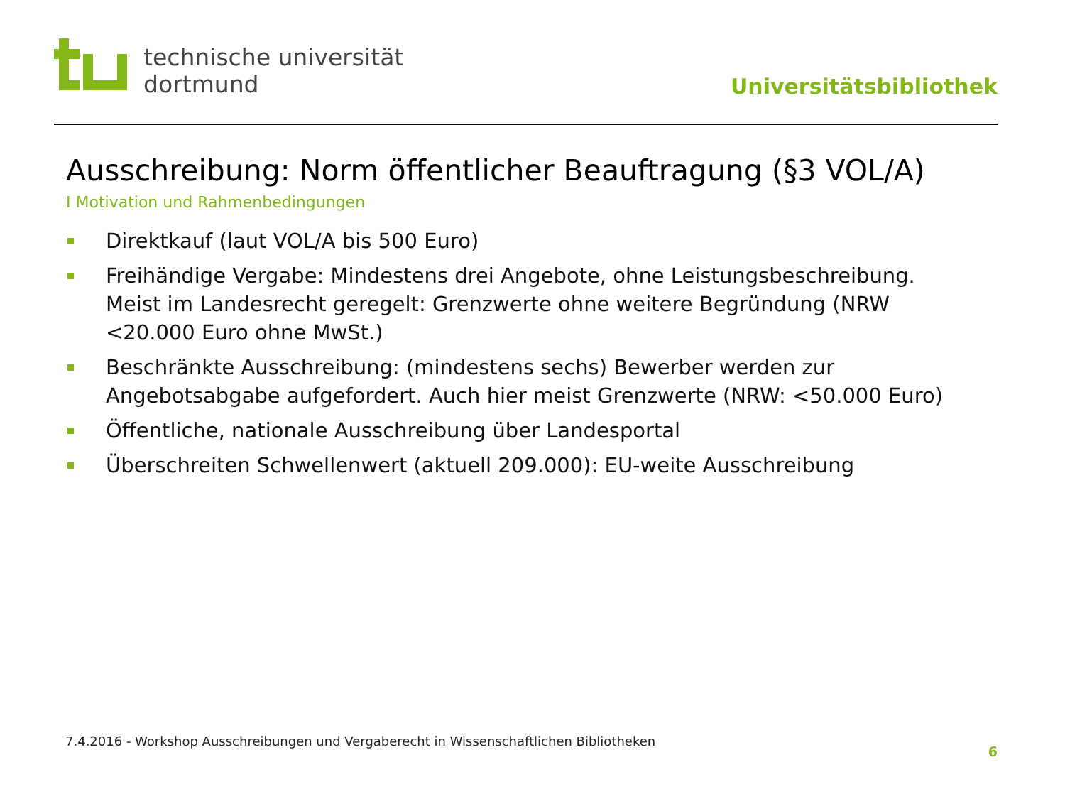technische universität
dortmund
Universitätsbibliothek
Ausschreibung: Norm öffentlicher Beauftragung (§3 VOL/A)
I Motivation und Rahmenbedingungen
Direktkauf (laut VOL/A bis 500 Euro)
Freihändige Vergabe: Mindestens drei Angebote, ohne Leistungsbeschreibung. Meist im Landesrecht geregelt: Grenzwerte ohne weitere Begründung (NRW <20.000 Euro ohne MwSt.)
Beschränkte Ausschreibung: (mindestens sechs) Bewerber werden zur Angebotsabgabe aufgefordert. Auch hier meist Grenzwerte (NRW: <50.000 Euro)
Öffentliche, nationale Ausschreibung über Landesportal
Überschreiten Schwellenwert (aktuell 209.000): EU-weite Ausschreibung
7.4.2016 - Workshop Ausschreibungen und Vergaberecht in Wissenschaftlichen Bibliotheken
6